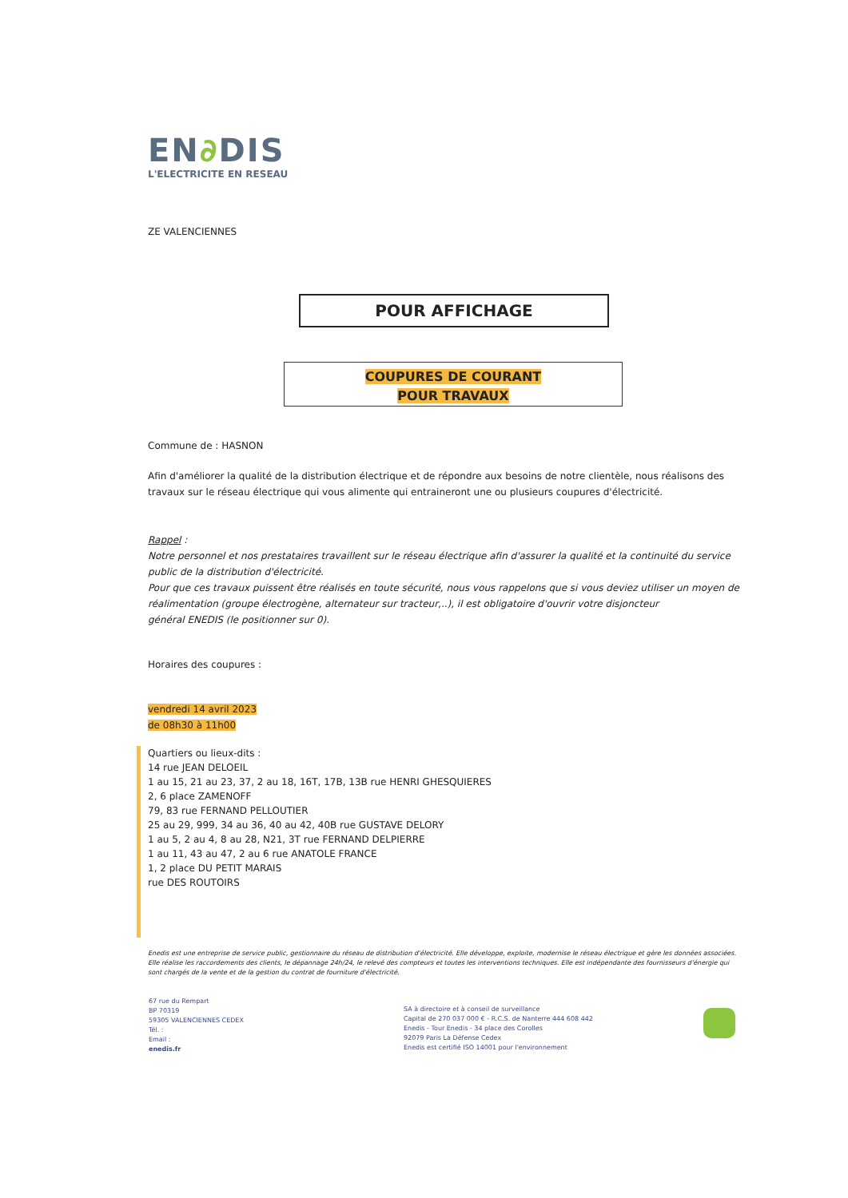EN∂DIS
L'ELECTRICITE EN RESEAU
ZE VALENCIENNES
POUR AFFICHAGE
COUPURES DE COURANT
POUR TRAVAUX
Commune de : HASNON
Afin d'améliorer la qualité de la distribution électrique et de répondre aux besoins de notre clientèle, nous réalisons des travaux sur le réseau électrique qui vous alimente qui entraineront une ou plusieurs coupures d'électricité.
Rappel :
Notre personnel et nos prestataires travaillent sur le réseau électrique afin d'assurer la qualité et la continuité du service public de la distribution d'électricité.
Pour que ces travaux puissent être réalisés en toute sécurité, nous vous rappelons que si vous deviez utiliser un moyen de réalimentation (groupe électrogène, alternateur sur tracteur,..), il est obligatoire d'ouvrir votre disjoncteur
général ENEDIS (le positionner sur 0).
Horaires des coupures :
vendredi 14 avril 2023
de 08h30 à 11h00
Quartiers ou lieux-dits :
14 rue JEAN DELOEIL
1 au 15, 21 au 23, 37, 2 au 18, 16T, 17B, 13B rue HENRI GHESQUIERES
2, 6 place ZAMENOFF
79, 83 rue FERNAND PELLOUTIER
25 au 29, 999, 34 au 36, 40 au 42, 40B rue GUSTAVE DELORY
1 au 5, 2 au 4, 8 au 28, N21, 3T rue FERNAND DELPIERRE
1 au 11, 43 au 47, 2 au 6 rue ANATOLE FRANCE
1, 2 place DU PETIT MARAIS
rue DES ROUTOIRS
Enedis est une entreprise de service public, gestionnaire du réseau de distribution d'électricité. Elle développe, exploite, modernise le réseau électrique et gère les données associées. Elle réalise les raccordements des clients, le dépannage 24h/24, le relevé des compteurs et toutes les interventions techniques. Elle est indépendante des fournisseurs d'énergie qui sont chargés de la vente et de la gestion du contrat de fourniture d'électricité.
67 rue du Rempart
BP 70319
59305 VALENCIENNES CEDEX
Tél. :
Email :
enedis.fr
SA à directoire et à conseil de surveillance
Capital de 270 037 000 € - R.C.S. de Nanterre 444 608 442
Enedis - Tour Enedis - 34 place des Corolles
92079 Paris La Défense Cedex
Enedis est certifié ISO 14001 pour l'environnement